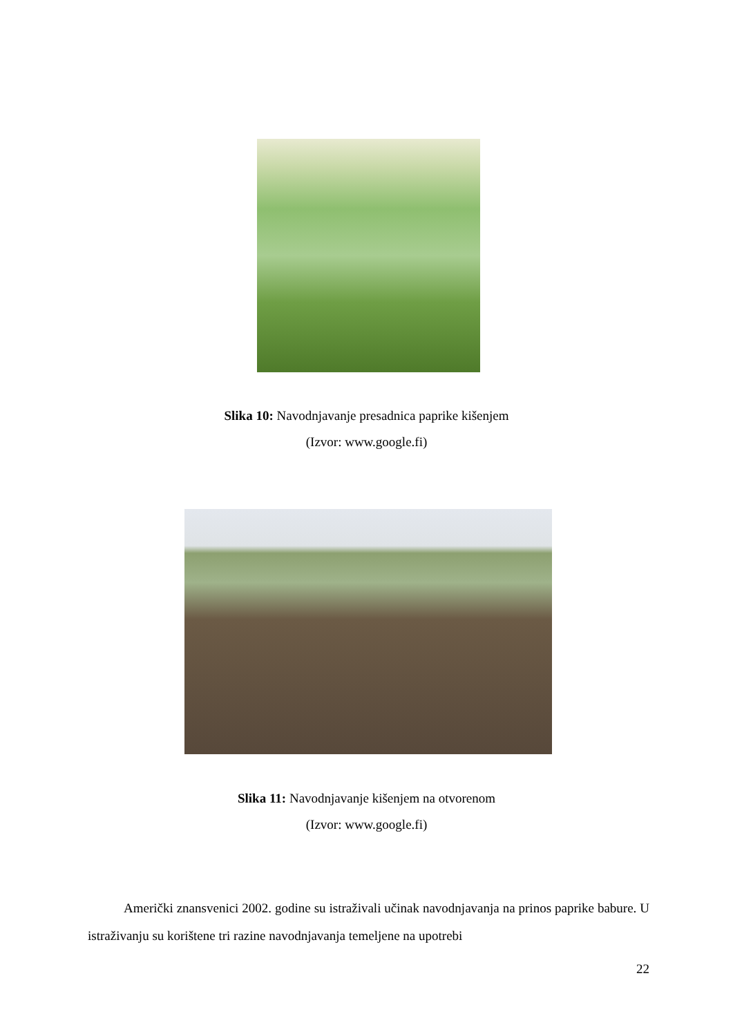Slika 10: Navodnjavanje presadnica paprike kišenjem
(Izvor: www.google.fi)
Slika 11: Navodnjavanje kišenjem na otvorenom
(Izvor: www.google.fi)
Američki znansvenici 2002. godine su istraživali učinak navodnjavanja na prinos paprike babure. U istraživanju su korištene tri razine navodnjavanja temeljene na upotrebi
22